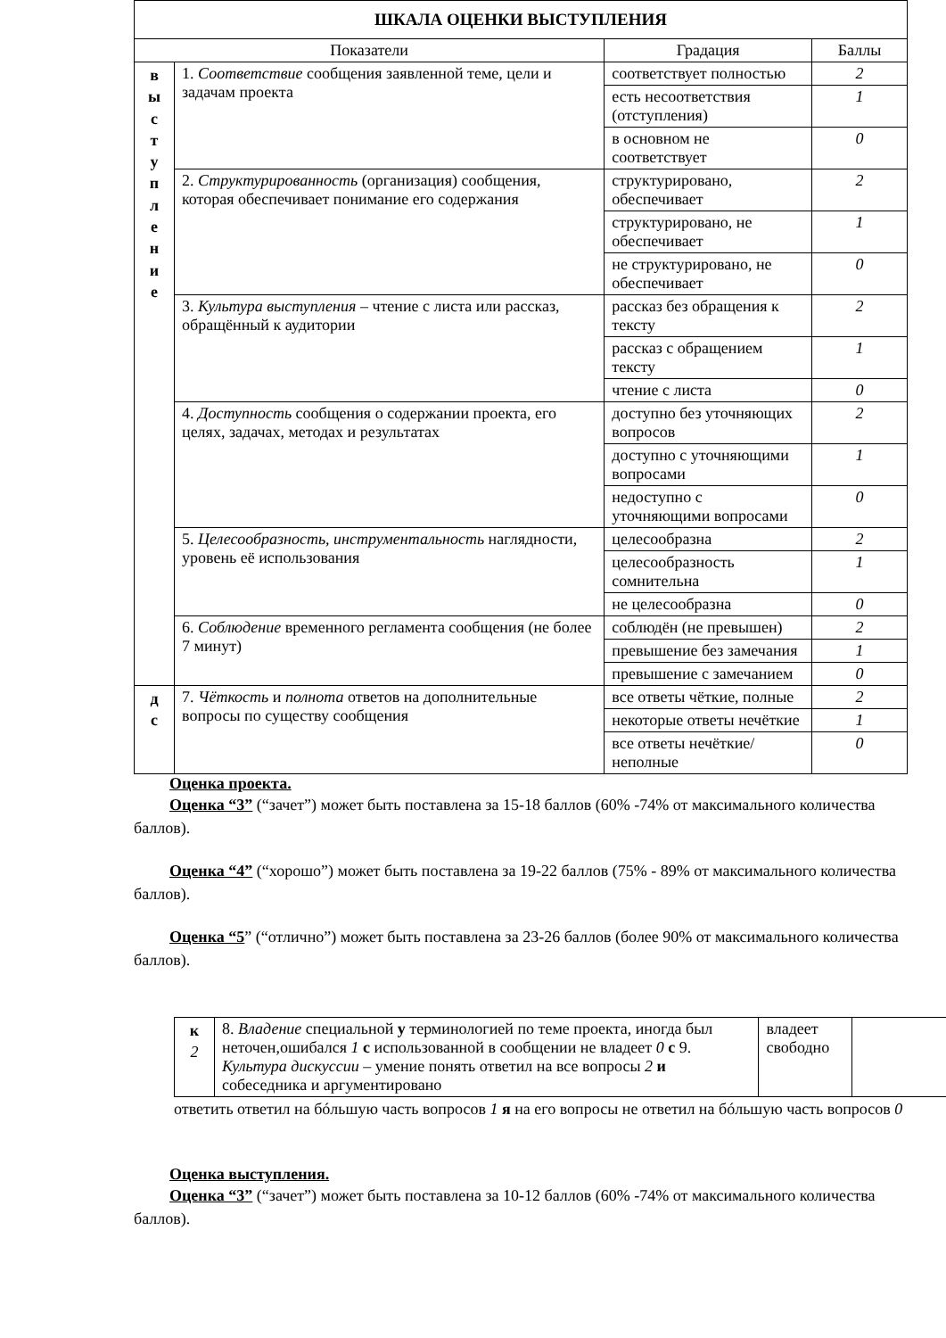| ШКАЛА ОЦЕНКИ ВЫСТУПЛЕНИЯ | | | |
| Показатели | | Градация | Баллы |
| в ы с т у п л е н и е | 1. Соответствие сообщения заявленной теме, цели и задачам проекта | соответствует полностью | 2 |
| | | есть несоответствия (отступления) | 1 |
| | | в основном не соответствует | 0 |
| | 2. Структурированность (организация) сообщения, которая обеспечивает понимание его содержания | структурировано, обеспечивает | 2 |
| | | структурировано, не обеспечивает | 1 |
| | | не структурировано, не обеспечивает | 0 |
| | 3. Культура выступления – чтение с листа или рассказ, обращённый к аудитории | рассказ без обращения к тексту | 2 |
| | | рассказ с обращением тексту | 1 |
| | | чтение с листа | 0 |
| | 4. Доступность сообщения о содержании проекта, его целях, задачах, методах и результатах | доступно без уточняющих вопросов | 2 |
| | | доступно с уточняющими вопросами | 1 |
| | | недоступно с уточняющими вопросами | 0 |
| | 5. Целесообразность, инструментальность наглядности, уровень её использования | целесообразна | 2 |
| | | целесообразность сомнительна | 1 |
| | | не целесообразна | 0 |
| | 6. Соблюдение временного регламента сообщения (не более 7 минут) | соблюдён (не превышен) | 2 |
| | | превышение без замечания | 1 |
| | | превышение с замечанием | 0 |
| д с | 7. Чёткость и полнота ответов на дополнительные вопросы по существу сообщения | все ответы чёткие, полные | 2 |
| | | некоторые ответы нечёткие | 1 |
| | | все ответы нечёткие/неполные | 0 |
Оценка проекта.
Оценка “3” (“зачет”) может быть поставлена за 15-18 баллов (60% -74% от максимального количества баллов).
Оценка “4” (“хорошо”) может быть поставлена за 19-22 баллов (75% - 89% от максимального количества баллов).
Оценка “5” (“отлично”) может быть поставлена за 23-26 баллов (более 90% от максимального количества баллов).
| к 2 | 8. Владение специальной у терминологией по теме проекта, иногда был неточен,ошибался 1 с использованной в сообщении не владеет 0 с 9. Культура дискуссии – умение понять ответил на все вопросы 2 и собеседника и аргументировано | владеет свободно | |
ответить ответил на бóльшую часть вопросов 1 я на его вопросы не ответил на бóльшую часть вопросов 0
Оценка выступления.
Оценка “3” (“зачет”) может быть поставлена за 10-12 баллов (60% -74% от максимального количества баллов).